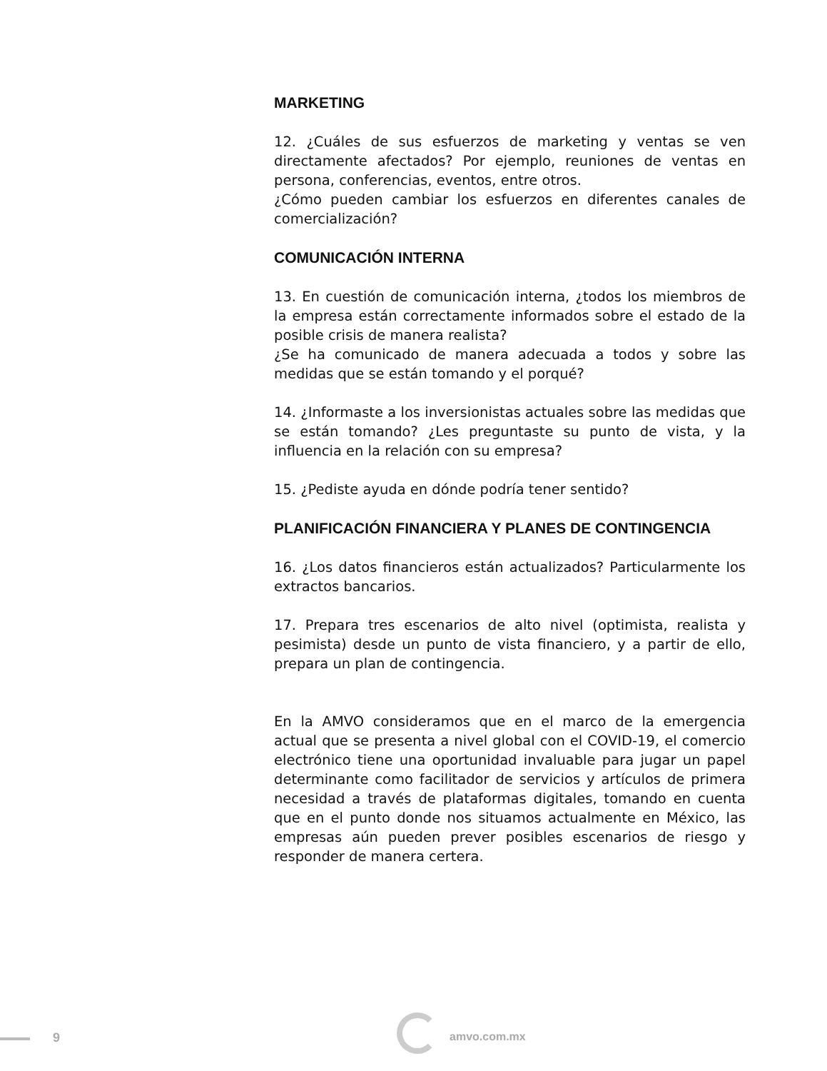MARKETING
12. ¿Cuáles de sus esfuerzos de marketing y ventas se ven directamente afectados? Por ejemplo, reuniones de ventas en persona, conferencias, eventos, entre otros.
¿Cómo pueden cambiar los esfuerzos en diferentes canales de comercialización?
COMUNICACIÓN INTERNA
13. En cuestión de comunicación interna, ¿todos los miembros de la empresa están correctamente informados sobre el estado de la posible crisis de manera realista?
¿Se ha comunicado de manera adecuada a todos y sobre las medidas que se están tomando y el porqué?
14. ¿Informaste a los inversionistas actuales sobre las medidas que se están tomando? ¿Les preguntaste su punto de vista, y la influencia en la relación con su empresa?
15. ¿Pediste ayuda en dónde podría tener sentido?
PLANIFICACIÓN FINANCIERA Y PLANES DE CONTINGENCIA
16. ¿Los datos financieros están actualizados? Particularmente los extractos bancarios.
17. Prepara tres escenarios de alto nivel (optimista, realista y pesimista) desde un punto de vista financiero, y a partir de ello, prepara un plan de contingencia.
En la AMVO consideramos que en el marco de la emergencia actual que se presenta a nivel global con el COVID-19, el comercio electrónico tiene una oportunidad invaluable para jugar un papel determinante como facilitador de servicios y artículos de primera necesidad a través de plataformas digitales, tomando en cuenta que en el punto donde nos situamos actualmente en México, las empresas aún pueden prever posibles escenarios de riesgo y responder de manera certera.
9 amvo.com.mx